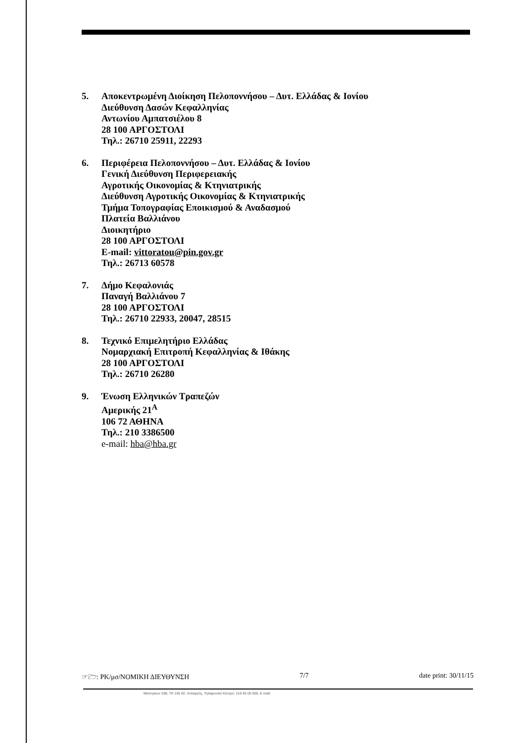5. Αποκεντρωμένη Διοίκηση Πελοποννήσου – Δυτ. Ελλάδας & Ιονίου
Διεύθυνση Δασών Κεφαλληνίας
Αντωνίου Αμπατσιέλου 8
28 100 ΑΡΓΟΣΤΟΛΙ
Τηλ.: 26710 25911, 22293
6. Περιφέρεια Πελοποννήσου – Δυτ. Ελλάδας & Ιονίου
Γενική Διεύθυνση Περιφερειακής
Αγροτικής Οικονομίας & Κτηνιατρικής
Διεύθυνση Αγροτικής Οικονομίας & Κτηνιατρικής
Τμήμα Τοπογραφίας Εποικισμού & Αναδασμού
Πλατεία Βαλλιάνου
Διοικητήριο
28 100 ΑΡΓΟΣΤΟΛΙ
E-mail: vittoratou@pin.gov.gr
Τηλ.: 26713 60578
7. Δήμο Κεφαλονιάς
Παναγή Βαλλιάνου 7
28 100 ΑΡΓΟΣΤΟΛΙ
Τηλ.: 26710 22933, 20047, 28515
8. Τεχνικό Επιμελητήριο Ελλάδας
Νομαρχιακή Επιτροπή Κεφαλληνίας & Ιθάκης
28 100 ΑΡΓΟΣΤΟΛΙ
Τηλ.: 26710 26280
9. Ένωση Ελληνικών Τραπεζών
Αμερικής 21<sup>Α</sup>
106 72 ΑΘΗΝΑ
Τηλ.: 210 3386500
e-mail: hba@hba.gr
☞🗁: ΡΚ/μσ/ΝΟΜΙΚΗ ΔΙΕΥΘΥΝΣΗ 7/7 date print: 30/11/15
Μεσογείων 288, ΤΚ 155 62, Χολαργός, Τηλεφωνικό Κέντρο: 210 65 05 600, E-mail: